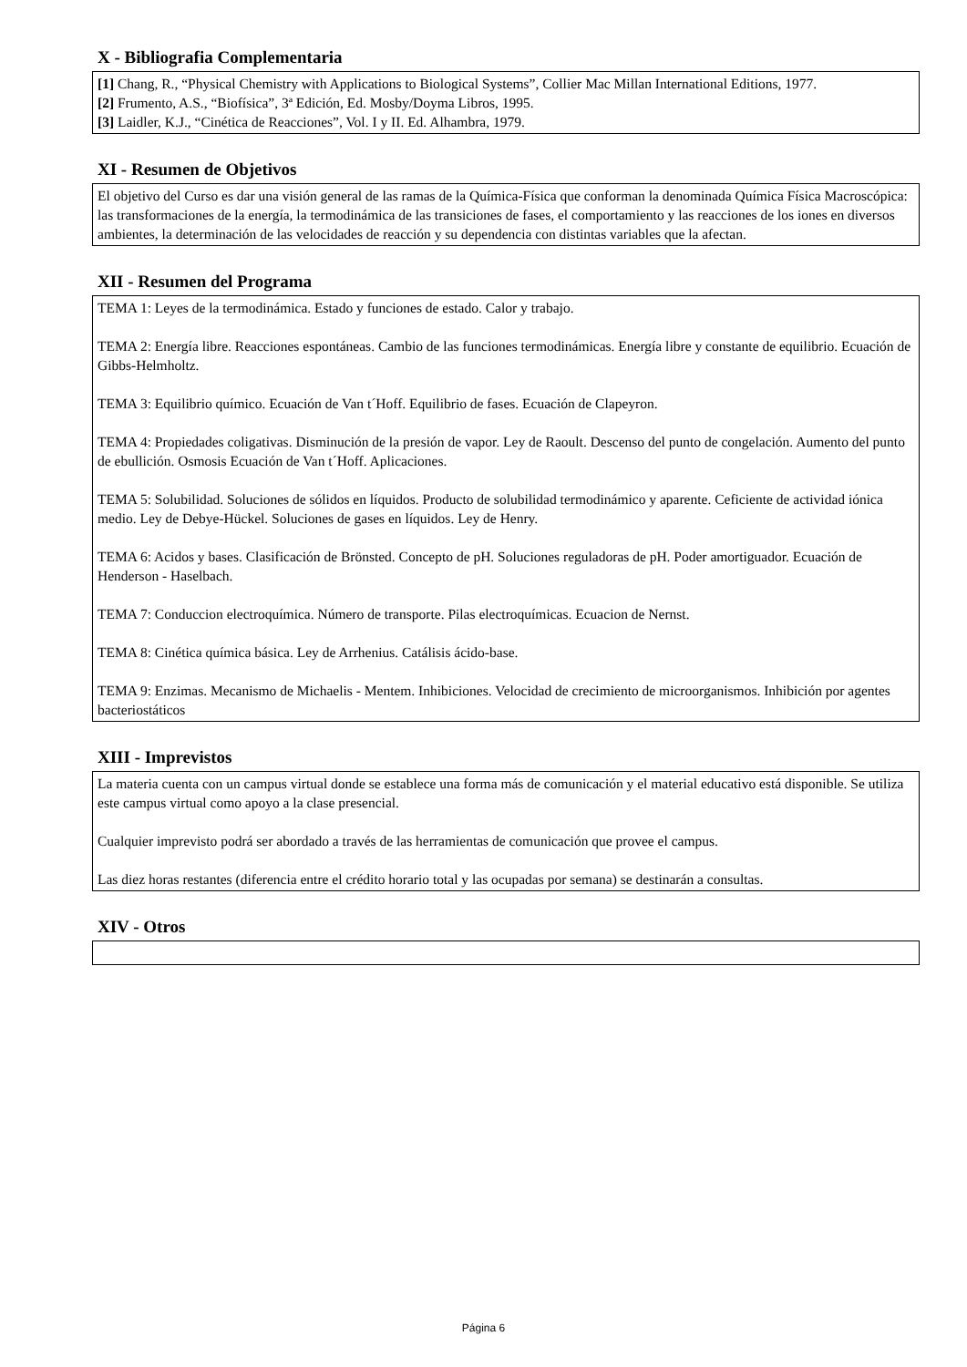X - Bibliografia Complementaria
[1] Chang, R., “Physical Chemistry with Applications to Biological Systems”, Collier Mac Millan International Editions, 1977.
[2] Frumento, A.S., “Biofísica”, 3ª Edición, Ed. Mosby/Doyma Libros, 1995.
[3] Laidler, K.J., “Cinética de Reacciones”, Vol. I y II. Ed. Alhambra, 1979.
XI - Resumen de Objetivos
El objetivo del Curso es dar una visión general de las ramas de la Química-Física que conforman la denominada Química Física Macroscópica: las transformaciones de la energía, la termodinámica de las transiciones de fases, el comportamiento y las reacciones de los iones en diversos ambientes, la determinación de las velocidades de reacción y su dependencia con distintas variables que la afectan.
XII - Resumen del Programa
TEMA 1: Leyes de la termodinámica. Estado y funciones de estado. Calor y trabajo.
TEMA 2: Energía libre. Reacciones espontáneas. Cambio de las funciones termodinámicas. Energía libre y constante de equilibrio. Ecuación de Gibbs-Helmholtz.
TEMA 3: Equilibrio químico. Ecuación de Van t´Hoff. Equilibrio de fases. Ecuación de Clapeyron.
TEMA 4: Propiedades coligativas. Disminución de la presión de vapor. Ley de Raoult. Descenso del punto de congelación. Aumento del punto de ebullición. Osmosis Ecuación de Van t´Hoff. Aplicaciones.
TEMA 5: Solubilidad. Soluciones de sólidos en líquidos. Producto de solubilidad termodinámico y aparente. Ceficiente de actividad iónica medio. Ley de Debye-Hückel. Soluciones de gases en líquidos. Ley de Henry.
TEMA 6: Acidos y bases. Clasificación de Brönsted. Concepto de pH. Soluciones reguladoras de pH. Poder amortiguador. Ecuación de Henderson - Haselbach.
TEMA 7: Conduccion electroquímica. Número de transporte. Pilas electroquímicas. Ecuacion de Nernst.
TEMA 8: Cinética química básica. Ley de Arrhenius. Catálisis ácido-base.
TEMA 9: Enzimas. Mecanismo de Michaelis - Mentem. Inhibiciones. Velocidad de crecimiento de microorganismos. Inhibición por agentes bacteriostáticos
XIII - Imprevistos
La materia cuenta con un campus virtual donde se establece una forma más de comunicación y el material educativo está disponible. Se utiliza este campus virtual como apoyo a la clase presencial.
Cualquier imprevisto podrá ser abordado a través de las herramientas de comunicación que provee el campus.
Las diez horas restantes (diferencia entre el crédito horario total y las ocupadas por semana) se destinarán a consultas.
XIV - Otros
Página 6